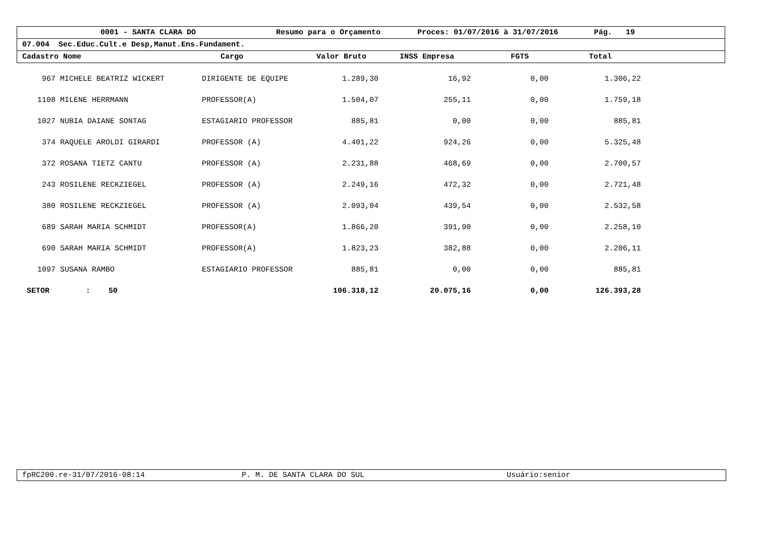0001 - SANTA CLARA DO Resumo para o Orçamento Proces: 01/07/2016 à 31/07/2016 Pág. 19
07.004 Sec.Educ.Cult.e Desp,Manut.Ens.Fundament.
Cadastro Nome Cargo Valor Bruto INSS Empresa FGTS Total
| 967 | MICHELE BEATRIZ WICKERT | DIRIGENTE DE EQUIPE | 1.289,30 | 16,92 | 0,00 | 1.306,22 | |
| 1108 | MILENE HERRMANN | PROFESSOR(A) | 1.504,07 | 255,11 | 0,00 | 1.759,18 | |
| 1027 | NUBIA DAIANE SONTAG | ESTAGIARIO PROFESSOR | 885,81 | 0,00 | 0,00 | 885,81 | |
| 374 | RAQUELE AROLDI GIRARDI | PROFESSOR (A) | 4.401,22 | 924,26 | 0,00 | 5.325,48 | |
| 372 | ROSANA TIETZ CANTU | PROFESSOR (A) | 2.231,88 | 468,69 | 0,00 | 2.700,57 | |
| 243 | ROSILENE RECKZIEGEL | PROFESSOR (A) | 2.249,16 | 472,32 | 0,00 | 2.721,48 | |
| 380 | ROSILENE RECKZIEGEL | PROFESSOR (A) | 2.093,04 | 439,54 | 0,00 | 2.532,58 | |
| 689 | SARAH MARIA SCHMIDT | PROFESSOR(A) | 1.866,20 | 391,90 | 0,00 | 2.258,10 | |
| 690 | SARAH MARIA SCHMIDT | PROFESSOR(A) | 1.823,23 | 382,88 | 0,00 | 2.206,11 | |
| 1097 | SUSANA RAMBO | ESTAGIARIO PROFESSOR | 885,81 | 0,00 | 0,00 | 885,81 | |
| SETOR : 50 | | | 106.318,12 | 20.075,16 | 0,00 | 126.393,28 | |
fpRC200.re-31/07/2016-08:14 P. M. DE SANTA CLARA DO SUL Usuário:senior